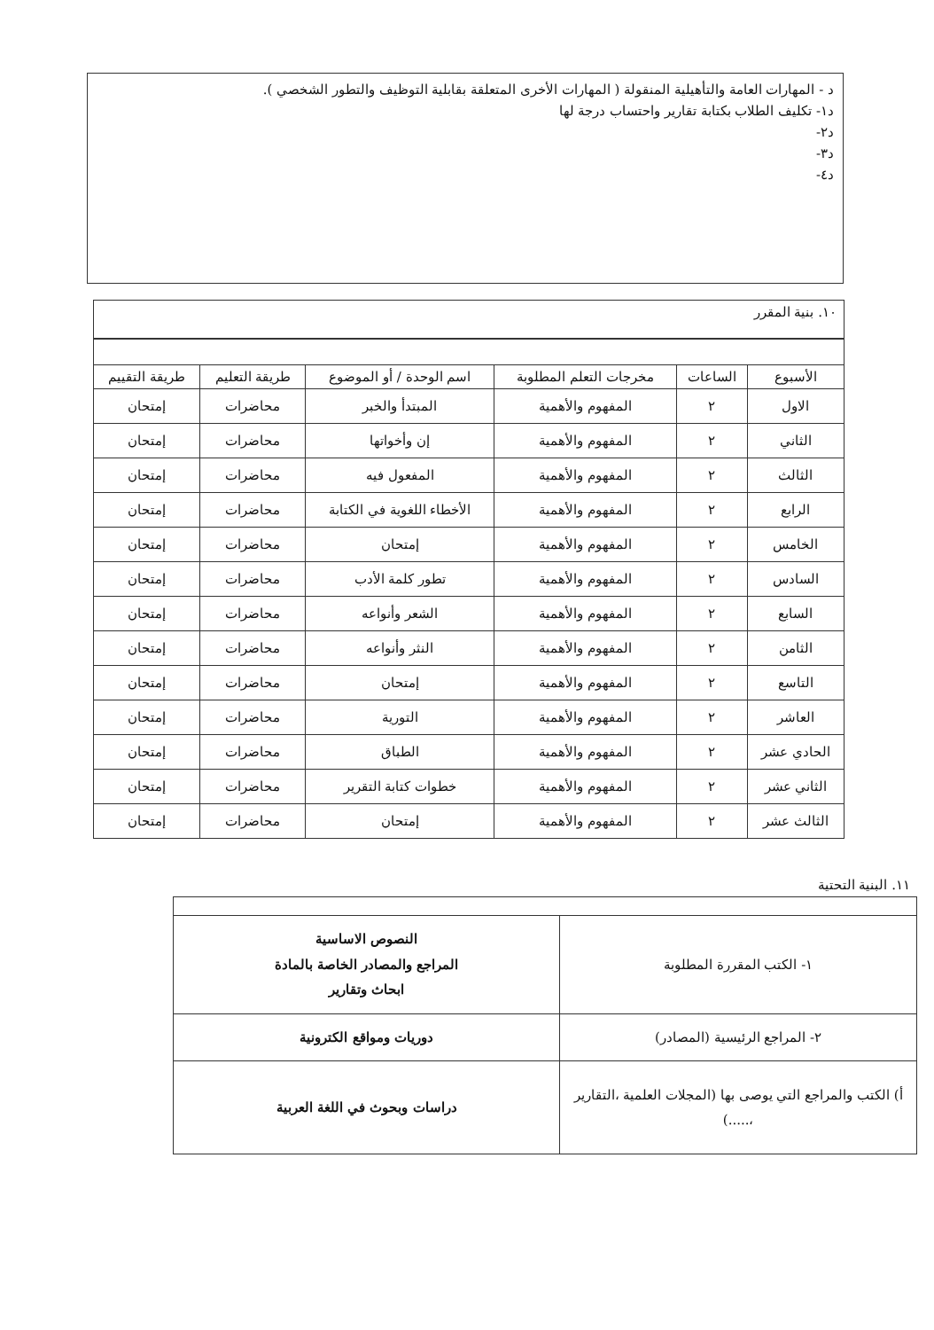د - المهارات العامة والتأهيلية المنقولة ( المهارات الأخرى المتعلقة بقابلية التوظيف والتطور الشخصي ).
د١- تكليف الطلاب بكتابة تقارير واحتساب درجة لها
د٢-
د٣-
د٤-
١٠. بنية المقرر
| الأسبوع | الساعات | مخرجات التعلم المطلوبة | اسم الوحدة / أو الموضوع | طريقة التعليم | طريقة التقييم |
| --- | --- | --- | --- | --- | --- |
| الاول | ٢ | المفهوم والأهمية | المبتدأ والخبر | محاضرات | إمتحان |
| الثاني | ٢ | المفهوم والأهمية | إن وأخواتها | محاضرات | إمتحان |
| الثالث | ٢ | المفهوم والأهمية | المفعول فيه | محاضرات | إمتحان |
| الرابع | ٢ | المفهوم والأهمية | الأخطاء اللغوية في الكتابة | محاضرات | إمتحان |
| الخامس | ٢ | المفهوم والأهمية | إمتحان | محاضرات | إمتحان |
| السادس | ٢ | المفهوم والأهمية | تطور كلمة الأدب | محاضرات | إمتحان |
| السابع | ٢ | المفهوم والأهمية | الشعر وأنواعه | محاضرات | إمتحان |
| الثامن | ٢ | المفهوم والأهمية | النثر وأنواعه | محاضرات | إمتحان |
| التاسع | ٢ | المفهوم والأهمية | إمتحان | محاضرات | إمتحان |
| العاشر | ٢ | المفهوم والأهمية | التورية | محاضرات | إمتحان |
| الحادي عشر | ٢ | المفهوم والأهمية | الطباق | محاضرات | إمتحان |
| الثاني عشر | ٢ | المفهوم والأهمية | خطوات كتابة التقرير | محاضرات | إمتحان |
| الثالث عشر | ٢ | المفهوم والأهمية | إمتحان | محاضرات | إمتحان |
١١. البنية التحتية
| ١- الكتب المقررة المطلوبة | النصوص الاساسية المراجع والمصادر الخاصة بالمادة ابحاث وتقارير |
| ٢- المراجع الرئيسية (المصادر) | دوريات ومواقع الكترونية |
| أ) الكتب والمراجع التي يوصى بها (المجلات العلمية ،التقارير ،.....) | دراسات وبحوث في اللغة العربية |